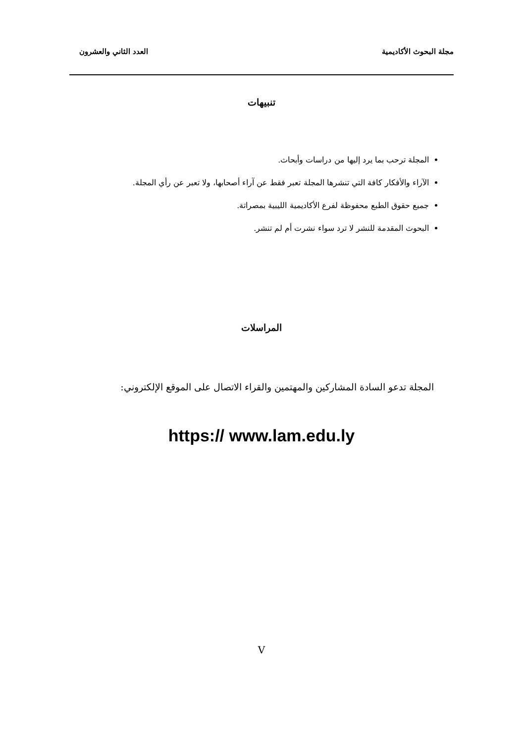مجلة البحوث الأكاديمية العدد الثاني والعشرون
تنبيهات
المجلة ترحب بما يرد إليها من دراسات وأبحاث.
الآراء والأفكار كافة التي تنشرها المجلة تعبر فقط عن آراء أصحابها، ولا تعبر عن رأي المجلة.
جميع حقوق الطبع محفوظة لفرع الأكاديمية الليبية بمصراتة.
البحوث المقدمة للنشر لا ترد سواء نشرت أم لم تنشر.
المراسلات
المجلة تدعو السادة المشاركين والمهتمين والقراء الاتصال على الموقع الإلكتروني:
https:// www.lam.edu.ly
V